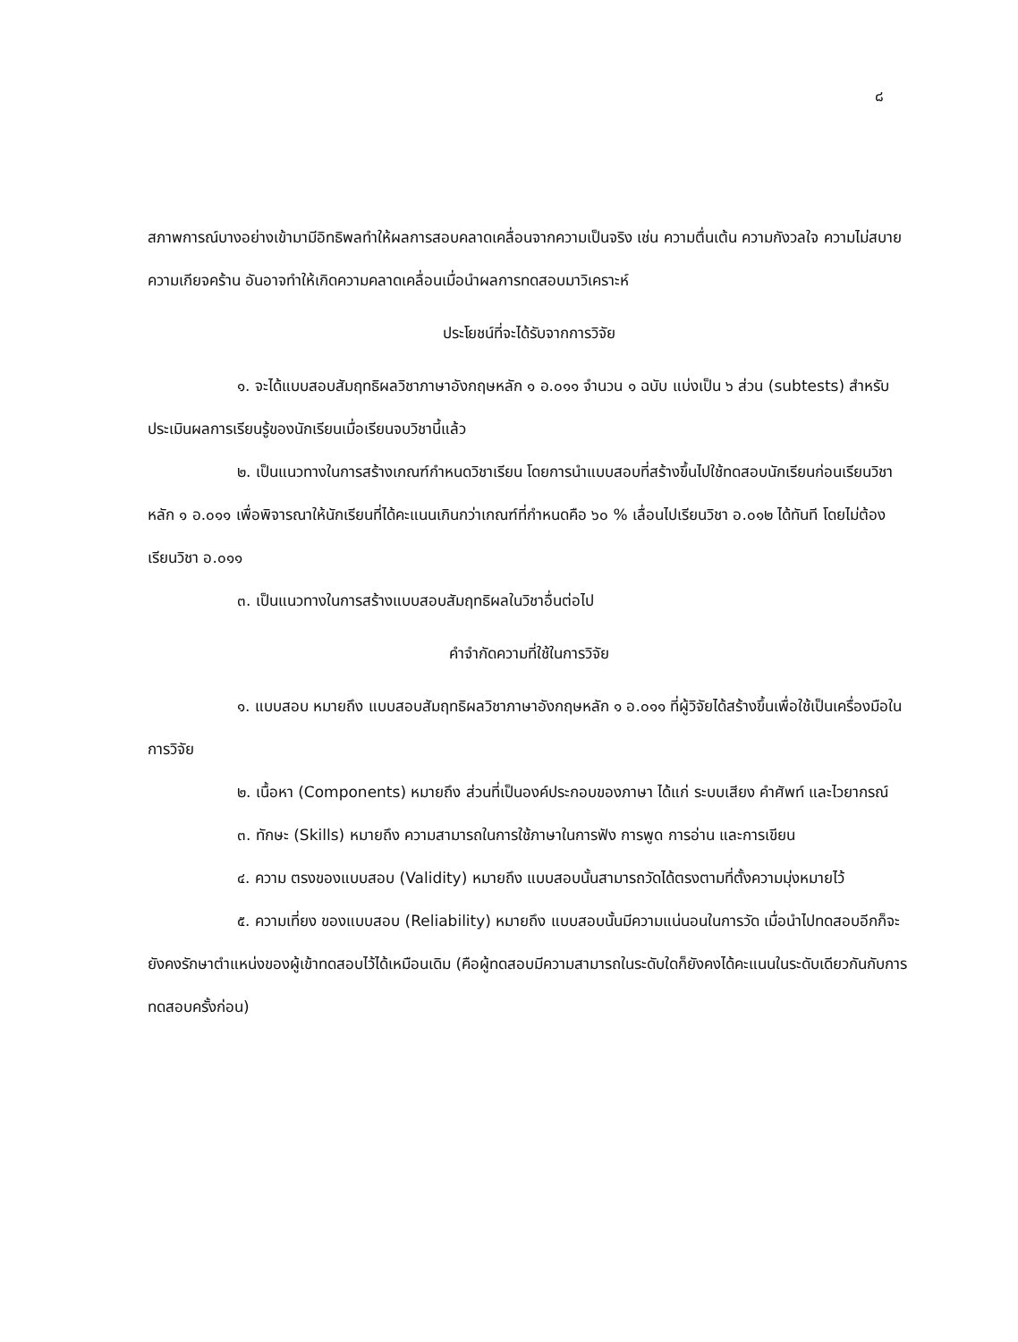๘
สภาพการณ์บางอย่างเข้ามามีอิทธิพลทำให้ผลการสอบคลาดเคลื่อนจากความเป็นจริง เช่น ความตื่นเต้น ความกังวลใจ ความไม่สบาย ความเกียจคร้าน อันอาจทำให้เกิดความคลาดเคลื่อนเมื่อนำผลการทดสอบมาวิเคราะห์
ประโยชน์ที่จะได้รับจากการวิจัย
๑. จะได้แบบสอบสัมฤทธิผลวิชาภาษาอังกฤษหลัก ๑ อ.๐๑๑ จำนวน ๑ ฉบับ แบ่งเป็น ๖ ส่วน (subtests) สำหรับประเมินผลการเรียนรู้ของนักเรียนเมื่อเรียนจบวิชานี้แล้ว
๒. เป็นแนวทางในการสร้างเกณฑ์กำหนดวิชาเรียน โดยการนำแบบสอบที่สร้างขึ้นไปใช้ทดสอบนักเรียนก่อนเรียนวิชาหลัก ๑ อ.๐๑๑ เพื่อพิจารณาให้นักเรียนที่ได้คะแนนเกินกว่าเกณฑ์ที่กำหนดคือ ๖๐ % เลื่อนไปเรียนวิชา อ.๐๑๒ ได้ทันที โดยไม่ต้องเรียนวิชา อ.๐๑๑
๓. เป็นแนวทางในการสร้างแบบสอบสัมฤทธิผลในวิชาอื่นต่อไป
คำจำกัดความที่ใช้ในการวิจัย
๑. แบบสอบ หมายถึง แบบสอบสัมฤทธิผลวิชาภาษาอังกฤษหลัก ๑ อ.๐๑๑ ที่ผู้วิจัยได้สร้างขึ้นเพื่อใช้เป็นเครื่องมือในการวิจัย
๒. เนื้อหา (Components) หมายถึง ส่วนที่เป็นองค์ประกอบของภาษา ได้แก่ ระบบเสียง คำศัพท์ และไวยากรณ์
๓. ทักษะ (Skills) หมายถึง ความสามารถในการใช้ภาษาในการฟัง การพูด การอ่าน และการเขียน
๔. ความ ตรงของแบบสอบ (Validity) หมายถึง แบบสอบนั้นสามารถวัดได้ตรงตามที่ตั้งความมุ่งหมายไว้
๕. ความเที่ยง ของแบบสอบ (Reliability) หมายถึง แบบสอบนั้นมีความแน่นอนในการวัด เมื่อนำไปทดสอบอีกก็จะยังคงรักษาตำแหน่งของผู้เข้าทดสอบไว้ได้เหมือนเดิม (คือผู้ทดสอบมีความสามารถในระดับใดก็ยังคงได้คะแนนในระดับเดียวกันกับการทดสอบครั้งก่อน)